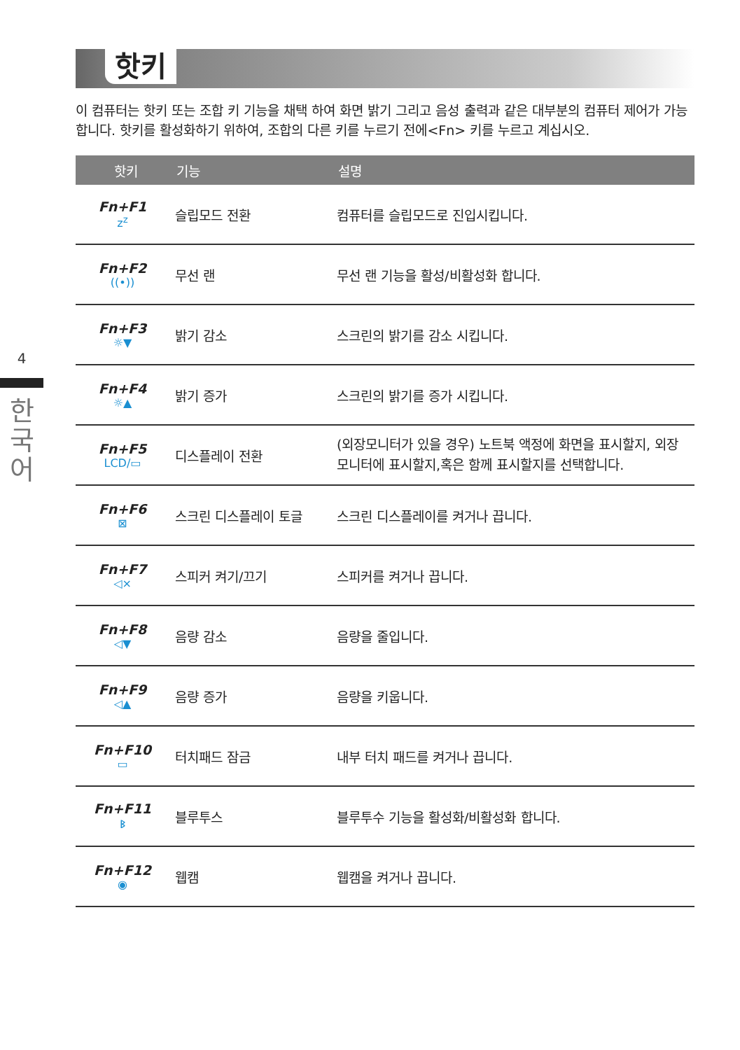4
한
국
어
핫키
이 컴퓨터는 핫키 또는 조합 키 기능을 채택 하여 화면 밝기 그리고 음성 출력과 같은 대부분의 컴퓨터 제어가 가능합니다. 핫키를 활성화하기 위하여, 조합의 다른 키를 누르기 전에<Fn> 키를 누르고 계십시오.
| 핫키 | 기능 | 설명 |
| --- | --- | --- |
| Fn+F1 z<sup>z</sup> | 슬립모드 전환 | 컴퓨터를 슬립모드로 진입시킵니다. |
| Fn+F2 ((•)) | 무선 랜 | 무선 랜 기능을 활성/비활성화 합니다. |
| Fn+F3 ☼▼ | 밝기 감소 | 스크린의 밝기를 감소 시킵니다. |
| Fn+F4 ☼▲ | 밝기 증가 | 스크린의 밝기를 증가 시킵니다. |
| Fn+F5 LCD/▭ | 디스플레이 전환 | (외장모니터가 있을 경우) 노트북 액정에 화면을 표시할지, 외장모니터에 표시할지,혹은 함께 표시할지를 선택합니다. |
| Fn+F6 ⊠ | 스크린 디스플레이 토글 | 스크린 디스플레이를 켜거나 끕니다. |
| Fn+F7 ◁× | 스피커 켜기/끄기 | 스피커를 켜거나 끕니다. |
| Fn+F8 ◁▼ | 음량 감소 | 음량을 줄입니다. |
| Fn+F9 ◁▲ | 음량 증가 | 음량을 키웁니다. |
| Fn+F10 ▭ | 터치패드 잠금 | 내부 터치 패드를 켜거나 끕니다. |
| Fn+F11 ᛒ | 블루투스 | 블루투수 기능을 활성화/비활성화 합니다. |
| Fn+F12 ◉ | 웹캠 | 웹캠을 켜거나 끕니다. |